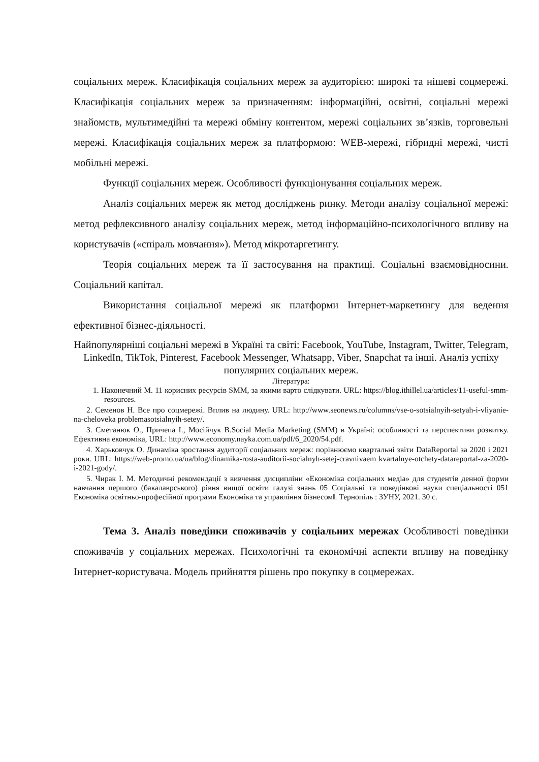соціальних мереж. Класифікація соціальних мереж за аудиторією: широкі та нішеві соцмережі. Класифікація соціальних мереж за призначенням: інформаційні, освітні, соціальні мережі знайомств, мультимедійні та мережі обміну контентом, мережі соціальних зв’язків, торговельні мережі. Класифікація соціальних мереж за платформою: WEB-мережі, гібридні мережі, чисті мобільні мережі.
Функції соціальних мереж. Особливості функціонування соціальних мереж.
Аналіз соціальних мереж як метод досліджень ринку. Методи аналізу соціальної мережі: метод рефлексивного аналізу соціальних мереж, метод інформаційно-психологічного впливу на користувачів («спіраль мовчання»). Метод мікротаргетингу.
Теорія соціальних мереж та її застосування на практиці. Соціальні взаємовідносини. Соціальний капітал.
Використання соціальної мережі як платформи Інтернет-маркетингу для ведення ефективної бізнес-діяльності.
Найпопулярніші соціальні мережі в Україні та світі: Facebook, YouTube, Instagram, Twitter, Telegram, LinkedIn, TikTok, Pinterest, Facebook Messenger, Whatsapp, Viber, Snapchat та інші. Аналіз успіху популярних соціальних мереж.
Література:
1. Наконечний М. 11 корисних ресурсів SMM, за якими варто слідкувати. URL: https://blog.ithillel.ua/articles/11-useful-smm-resources.
2. Семенов Н. Все про соцмережі. Вплив на людину. URL: http://www.seonews.ru/columns/vse-o-sotsialnyih-setyah-i-vliyanie-na-cheloveka problemasotsialnyih-setey/.
3. Сметанюк О., Причепа І., Мосійчук В.Social Media Marketing (SMM) в Україні: особливості та перспективи розвитку. Ефективна економіка, URL: http://www.economy.nayka.com.ua/pdf/6_2020/54.pdf.
4. Харьковчук О. Динаміка зростання аудиторії соціальних мереж: порівнюємо квартальні звіти DataReportal за 2020 і 2021 роки. URL: https://web-promo.ua/ua/blog/dinamika-rosta-auditorii-socialnyh-setej-cravnivaem kvartalnye-otchety-datareportal-za-2020-i-2021-gody/.
5. Чирак І. М. Методичні рекомендації з вивчення дисципліни «Економіка соціальних медіа» для студентів денної форми навчання першого (бакалаврського) рівня вищої освіти галузі знань 05 Соціальні та поведінкові науки спеціальності 051 Економіка освітньо-професійної програми Економіка та управління бізнесом‖. Тернопіль : ЗУНУ, 2021. 30 с.
Тема 3. Аналіз поведінки споживачів у соціальних мережах Особливості поведінки споживачів у соціальних мережах. Психологічні та економічні аспекти впливу на поведінку Інтернет-користувача. Модель прийняття рішень про покупку в соцмережах.